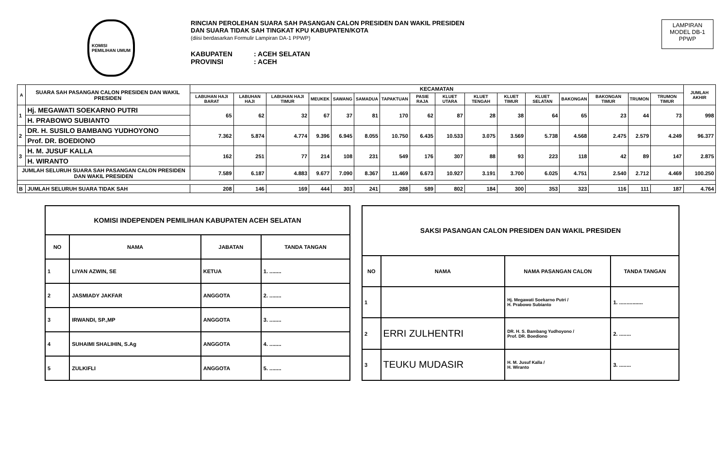KOMISI
PEMILIHAN UMUM
RINCIAN PEROLEHAN SUARA SAH PASANGAN CALON PRESIDEN DAN WAKIL PRESIDEN
DAN SUARA TIDAK SAH TINGKAT KPU KABUPATEN/KOTA
(diisi berdasarkan Formulir Lampiran DA-1 PPWP)
KABUPATEN: ACEH SELATAN
PROVINSI: ACEH
LAMPIRAN
MODEL DB-1
PPWP
| A | SUARA SAH PASANGAN CALON PRESIDEN DAN WAKIL PRESIDEN | KECAMATAN | | | | | | | | | | | | | | | | JUMLAH AKHIR |
| --- | --- | --- | --- | --- | --- | --- | --- | --- | --- | --- | --- | --- | --- | --- | --- | --- | --- | --- |
| | | LABUHAN HAJI BARAT | LABUHAN HAJI | LABUHAN HAJI TIMUR | MEUKEK | SAWANG | SAMADUA | TAPAKTUAN | PASIE RAJA | KLUET UTARA | KLUET TENGAH | KLUET TIMUR | KLUET SELATAN | BAKONGAN | BAKONGAN TIMUR | TRUMON | TRUMON TIMUR | |
| 1 | Hj. MEGAWATI SOEKARNO PUTRI | 65 | 62 | 32 | 67 | 37 | 81 | 170 | 62 | 87 | 28 | 38 | 64 | 65 | 23 | 44 | 73 | 998 |
| | H. PRABOWO SUBIANTO | | | | | | | | | | | | | | | | | |
| 2 | DR. H. SUSILO BAMBANG YUDHOYONO | 7.362 | 5.874 | 4.774 | 9.396 | 6.945 | 8.055 | 10.750 | 6.435 | 10.533 | 3.075 | 3.569 | 5.738 | 4.568 | 2.475 | 2.579 | 4.249 | 96.377 |
| | Prof. DR. BOEDIONO | | | | | | | | | | | | | | | | | |
| 3 | H. M. JUSUF KALLA | 162 | 251 | 77 | 214 | 108 | 231 | 549 | 176 | 307 | 88 | 93 | 223 | 118 | 42 | 89 | 147 | 2.875 |
| | H. WIRANTO | | | | | | | | | | | | | | | | | |
| JUMLAH SELURUH SUARA SAH PASANGAN CALON PRESIDEN DAN WAKIL PRESIDEN | | 7.589 | 6.187 | 4.883 | 9.677 | 7.090 | 8.367 | 11.469 | 6.673 | 10.927 | 3.191 | 3.700 | 6.025 | 4.751 | 2.540 | 2.712 | 4.469 | 100.250 |
| B | JUMLAH SELURUH SUARA TIDAK SAH | 208 | 146 | 169 | 444 | 303 | 241 | 288 | 589 | 802 | 184 | 300 | 353 | 323 | 116 | 111 | 187 | 4.764 |
| KOMISI INDEPENDEN PEMILIHAN KABUPATEN ACEH SELATAN | | | |
| --- | --- | --- | --- |
| NO | NAMA | JABATAN | TANDA TANGAN |
| 1 | LIYAN AZWIN, SE | KETUA | 1. ........ |
| 2 | JASMIADY JAKFAR | ANGGOTA | 2. ........ |
| 3 | IRWANDI, SP.,MP | ANGGOTA | 3. ........ |
| 4 | SUHAIMI SHALIHIN, S.Ag | ANGGOTA | 4. ........ |
| 5 | ZULKIFLI | ANGGOTA | 5. ........ |
| SAKSI PASANGAN CALON PRESIDEN DAN WAKIL PRESIDEN | | | |
| --- | --- | --- | --- |
| NO | NAMA | NAMA PASANGAN CALON | TANDA TANGAN |
| 1 | | Hj. Megawati Soekarno Putri / H. Prabowo Subianto | 1. ................ |
| 2 | ERRI ZULHENTRI | DR. H. S. Bambang Yudhoyono / Prof. DR. Boediono | 2. ........ |
| 3 | TEUKU MUDASIR | H. M. Jusuf Kalla / H. Wiranto | 3. ........ |